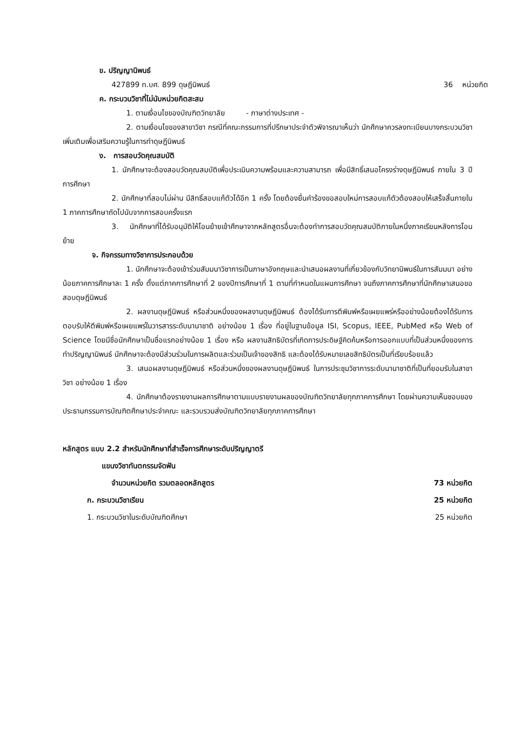ข. ปริญญานิพนธ์
427899 ท.บศ. 899 ดุษฎีนิพนธ์ 36 หน่วยกิต
ค. กระบวนวิชาที่ไม่นับหน่วยกิตสะสม
1. ตามเงื่อนไขของบัณฑิตวิทยาลัย - ภาษาต่างประเทศ -
2. ตามเงื่อนไขของสาขาวิชา กรณีที่คณะกรรมการที่ปรึกษาประจำตัวพิจารณาเห็นว่า นักศึกษาควรลงทะเบียนบางกระบวนวิชาเพิ่มเติมเพื่อเสริมความรู้ในการทำดุษฎีนิพนธ์
ง. การสอบวัดคุณสมบัติ
1. นักศึกษาจะต้องสอบวัดคุณสมบัติเพื่อประเมินความพร้อมและความสามารถ เพื่อมีสิทธิ์เสนอโครงร่างดุษฎีนิพนธ์ ภายใน 3 ปีการศึกษา
2. นักศึกษาที่สอบไม่ผ่าน มีสิทธิ์สอบแก้ตัวได้อีก 1 ครั้ง โดยต้องยื่นคำร้องขอสอบใหม่การสอบแก้ตัวต้องสอบให้เสร็จสิ้นภายใน 1 ภาคการศึกษาถัดไปนับจากการสอบครั้งแรก
3. นักศึกษาที่ได้รับอนุมัติให้โอนย้ายเข้าศึกษาจากหลักสูตรอื่นจะต้องทำการสอบวัดคุณสมบัติภายในหนึ่งภาคเรียนหลังการโอนย้าย
จ. กิจกรรมทางวิชาการประกอบด้วย
1. นักศึกษาจะต้องเข้าร่วมสัมมนาวิชาการเป็นภาษาอังกฤษและนำเสนอผลงานที่เกี่ยวข้องกับวิทยานิพนธ์ในการสัมมนา อย่างน้อยภาคการศึกษาละ 1 ครั้ง ตั้งแต่ภาคการศึกษาที่ 2 ของปีการศึกษาที่ 1 ตามที่กำหนดในแผนการศึกษา จนถึงภาคการศึกษาที่นักศึกษาเสนอขอสอบดุษฎีนิพนธ์
2. ผลงานดุษฎีนิพนธ์ หรือส่วนหนึ่งของผลงานดุษฎีนิพนธ์ ต้องได้รับการตีพิมพ์หรือเผยแพร่หรืออย่างน้อยต้องได้รับการตอบรับให้ตีพิมพ์หรือเผยแพร่ในวารสารระดับนานาชาติ อย่างน้อย 1 เรื่อง ที่อยู่ในฐานข้อมูล ISI, Scopus, IEEE, PubMed หรือ Web of Science โดยมีชื่อนักศึกษาเป็นชื่อแรกอย่างน้อย 1 เรื่อง หรือ ผลงานสิทธิบัตรที่เกิดการประดิษฐ์คิดค้นหรือการออกแบบที่เป็นส่วนหนึ่งของการทำปริญญานิพนธ์ นักศึกษาจะต้องมีส่วนร่วมในการผลิตและร่วมเป็นเจ้าของสิทธิ และต้องได้รับหมายเลขสิทธิบัตรเป็นที่เรียบร้อยแล้ว
3. เสนอผลงานดุษฎีนิพนธ์ หรือส่วนหนึ่งของผลงานดุษฎีนิพนธ์ ในการประชุมวิชาการระดับนานาชาติที่เป็นที่ยอมรับในสาขาวิชา อย่างน้อย 1 เรื่อง
4. นักศึกษาต้องรายงานผลการศึกษาตามแบบรายงานผลของบัณฑิตวิทยาลัยทุกภาคการศึกษา โดยผ่านความเห็นชอบของประธานกรรมการบัณฑิตศึกษาประจำคณะ และรวบรวมส่งบัณฑิตวิทยาลัยทุกภาคการศึกษา
หลักสูตร แบบ 2.2 สำหรับนักศึกษาที่สำเร็จการศึกษาระดับปริญญาตรี
แขนงวิชาทันตกรรมจัดฟัน
จำนวนหน่วยกิต รวมตลอดหลักสูตร 73 หน่วยกิต
ก. กระบวนวิชาเรียน 25 หน่วยกิต
1. กระบวนวิชาในระดับบัณฑิตศึกษา 25 หน่วยกิต